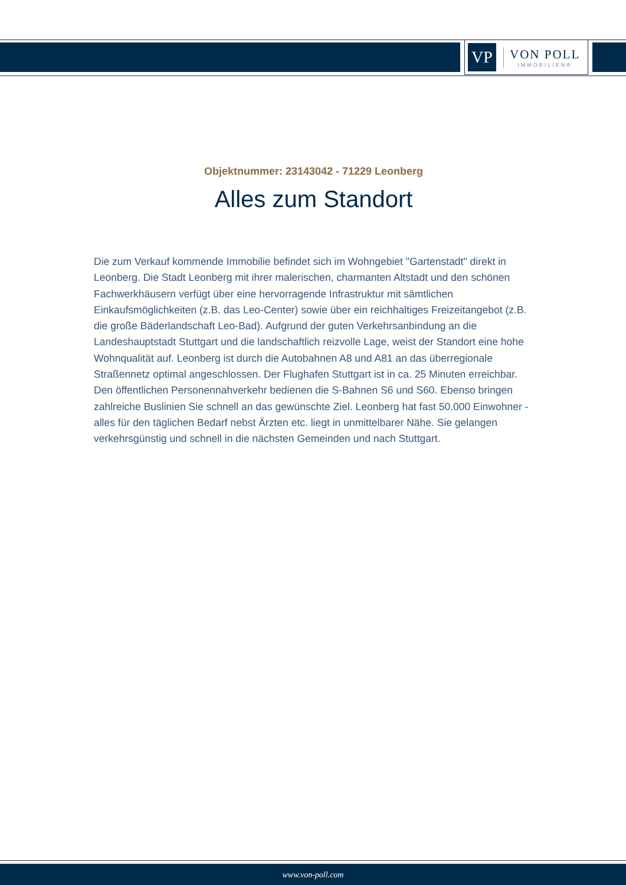VP
VON POLL
IMMOBILIEN®
Objektnummer: 23143042 - 71229 Leonberg
Alles zum Standort
Die zum Verkauf kommende Immobilie befindet sich im Wohngebiet "Gartenstadt" direkt in Leonberg. Die Stadt Leonberg mit ihrer malerischen, charmanten Altstadt und den schönen Fachwerkhäusern verfügt über eine hervorragende Infrastruktur mit sämtlichen Einkaufsmöglichkeiten (z.B. das Leo-Center) sowie über ein reichhaltiges Freizeitangebot (z.B. die große Bäderlandschaft Leo-Bad). Aufgrund der guten Verkehrsanbindung an die Landeshauptstadt Stuttgart und die landschaftlich reizvolle Lage, weist der Standort eine hohe Wohnqualität auf. Leonberg ist durch die Autobahnen A8 und A81 an das überregionale Straßennetz optimal angeschlossen. Der Flughafen Stuttgart ist in ca. 25 Minuten erreichbar. Den öffentlichen Personennahverkehr bedienen die S-Bahnen S6 und S60. Ebenso bringen zahlreiche Buslinien Sie schnell an das gewünschte Ziel. Leonberg hat fast 50.000 Einwohner - alles für den täglichen Bedarf nebst Ärzten etc. liegt in unmittelbarer Nähe. Sie gelangen verkehrsgünstig und schnell in die nächsten Gemeinden und nach Stuttgart.
www.von-poll.com